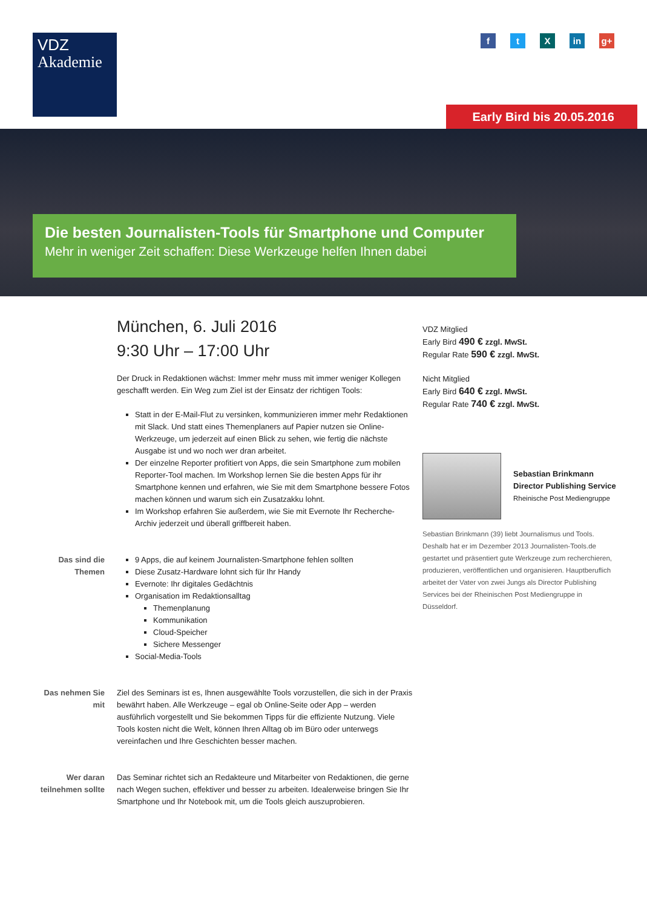VDZ
Akademie
f t X in g+
Early Bird bis 20.05.2016
Die besten Journalisten-Tools für Smartphone und Computer
Mehr in weniger Zeit schaffen: Diese Werkzeuge helfen Ihnen dabei
München, 6. Juli 2016
9:30 Uhr – 17:00 Uhr
Der Druck in Redaktionen wächst: Immer mehr muss mit immer weniger Kollegen geschafft werden. Ein Weg zum Ziel ist der Einsatz der richtigen Tools:
Statt in der E-Mail-Flut zu versinken, kommunizieren immer mehr Redaktionen mit Slack. Und statt eines Themenplaners auf Papier nutzen sie Online-Werkzeuge, um jederzeit auf einen Blick zu sehen, wie fertig die nächste Ausgabe ist und wo noch wer dran arbeitet.
Der einzelne Reporter profitiert von Apps, die sein Smartphone zum mobilen Reporter-Tool machen. Im Workshop lernen Sie die besten Apps für ihr Smartphone kennen und erfahren, wie Sie mit dem Smartphone bessere Fotos machen können und warum sich ein Zusatzakku lohnt.
Im Workshop erfahren Sie außerdem, wie Sie mit Evernote Ihr Recherche-Archiv jederzeit und überall griffbereit haben.
Das sind die Themen
9 Apps, die auf keinem Journalisten-Smartphone fehlen sollten
Diese Zusatz-Hardware lohnt sich für Ihr Handy
Evernote: Ihr digitales Gedächtnis
Organisation im Redaktionsalltag
Themenplanung
Kommunikation
Cloud-Speicher
Sichere Messenger
Social-Media-Tools
Das nehmen Sie mit
Ziel des Seminars ist es, Ihnen ausgewählte Tools vorzustellen, die sich in der Praxis bewährt haben. Alle Werkzeuge – egal ob Online-Seite oder App – werden ausführlich vorgestellt und Sie bekommen Tipps für die effiziente Nutzung. Viele Tools kosten nicht die Welt, können Ihren Alltag ob im Büro oder unterwegs vereinfachen und Ihre Geschichten besser machen.
Wer daran teilnehmen sollte
Das Seminar richtet sich an Redakteure und Mitarbeiter von Redaktionen, die gerne nach Wegen suchen, effektiver und besser zu arbeiten. Idealerweise bringen Sie Ihr Smartphone und Ihr Notebook mit, um die Tools gleich auszuprobieren.
VDZ Mitglied
Early Bird 490 € zzgl. MwSt.
Regular Rate 590 € zzgl. MwSt.
Nicht Mitglied
Early Bird 640 € zzgl. MwSt.
Regular Rate 740 € zzgl. MwSt.
Sebastian Brinkmann
Director Publishing Service
Rheinische Post Mediengruppe
Sebastian Brinkmann (39) liebt Journalismus und Tools. Deshalb hat er im Dezember 2013 Journalisten-Tools.de gestartet und präsentiert gute Werkzeuge zum recherchieren, produzieren, veröffentlichen und organisieren. Hauptberuflich arbeitet der Vater von zwei Jungs als Director Publishing Services bei der Rheinischen Post Mediengruppe in Düsseldorf.